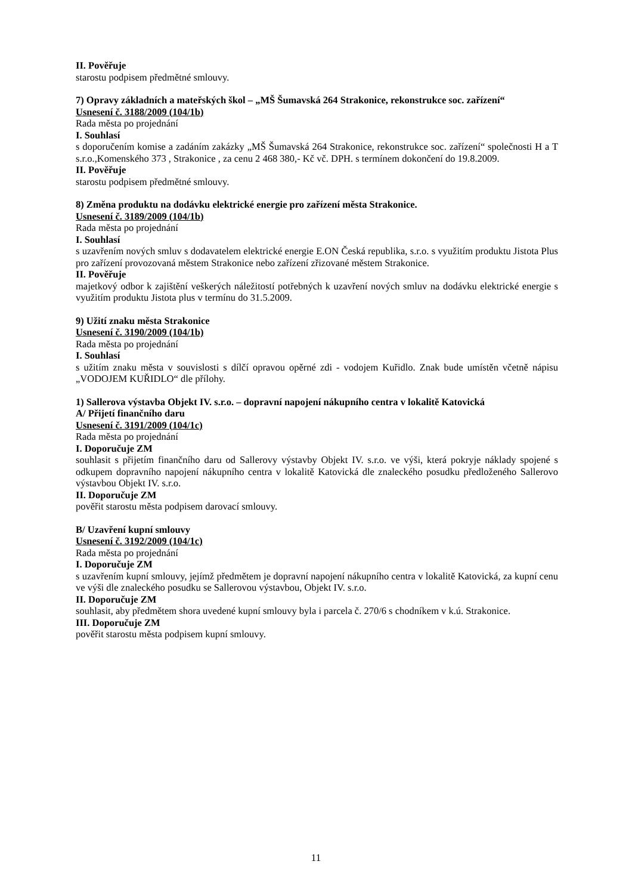II. Pověřuje
starostu podpisem předmětné smlouvy.
7) Opravy základních a mateřských škol – „MŠ Šumavská 264 Strakonice, rekonstrukce soc. zařízení“
Usnesení č. 3188/2009 (104/1b)
Rada města po projednání
I. Souhlasí
s doporučením komise a zadáním zakázky „MŠ Šumavská 264 Strakonice, rekonstrukce soc. zařízení“ společnosti H a T s.r.o.,Komenského 373 , Strakonice , za cenu 2 468 380,- Kč vč. DPH. s termínem dokončení do 19.8.2009.
II. Pověřuje
starostu podpisem předmětné smlouvy.
8) Změna produktu na dodávku elektrické energie pro zařízení města Strakonice.
Usnesení č. 3189/2009 (104/1b)
Rada města po projednání
I. Souhlasí
s uzavřením nových smluv s dodavatelem elektrické energie E.ON Česká republika, s.r.o. s využitím produktu Jistota Plus pro zařízení provozovaná městem Strakonice nebo zařízení zřizované městem Strakonice.
II. Pověřuje
majetkový odbor k zajištění veškerých náležitostí potřebných k uzavření nových smluv na dodávku elektrické energie s využitím produktu Jistota plus v termínu do 31.5.2009.
9) Užití znaku města Strakonice
Usnesení č. 3190/2009 (104/1b)
Rada města po projednání
I. Souhlasí
s užitím znaku města v souvislosti s dílčí opravou opěrné zdi - vodojem Kuřidlo. Znak bude umístěn včetně nápisu „VODOJEM KUŘIDLO“ dle přílohy.
1) Sallerova výstavba Objekt IV. s.r.o. – dopravní napojení nákupního centra v lokalitě Katovická
A/ Přijetí finančního daru
Usnesení č. 3191/2009 (104/1c)
Rada města po projednání
I. Doporučuje ZM
souhlasit s přijetím finančního daru od Sallerovy výstavby Objekt IV. s.r.o. ve výši, která pokryje náklady spojené s odkupem dopravního napojení nákupního centra v lokalitě Katovická dle znaleckého posudku předloženého Sallerovo výstavbou Objekt IV. s.r.o.
II. Doporučuje ZM
pověřit starostu města podpisem darovací smlouvy.
B/ Uzavření kupní smlouvy
Usnesení č. 3192/2009 (104/1c)
Rada města po projednání
I. Doporučuje ZM
s uzavřením kupní smlouvy, jejímž předmětem je dopravní napojení nákupního centra v lokalitě Katovická, za kupní cenu ve výši dle znaleckého posudku se Sallerovou výstavbou, Objekt IV. s.r.o.
II. Doporučuje ZM
souhlasit, aby předmětem shora uvedené kupní smlouvy byla i parcela č. 270/6 s chodníkem v k.ú. Strakonice.
III. Doporučuje ZM
pověřit starostu města podpisem kupní smlouvy.
11